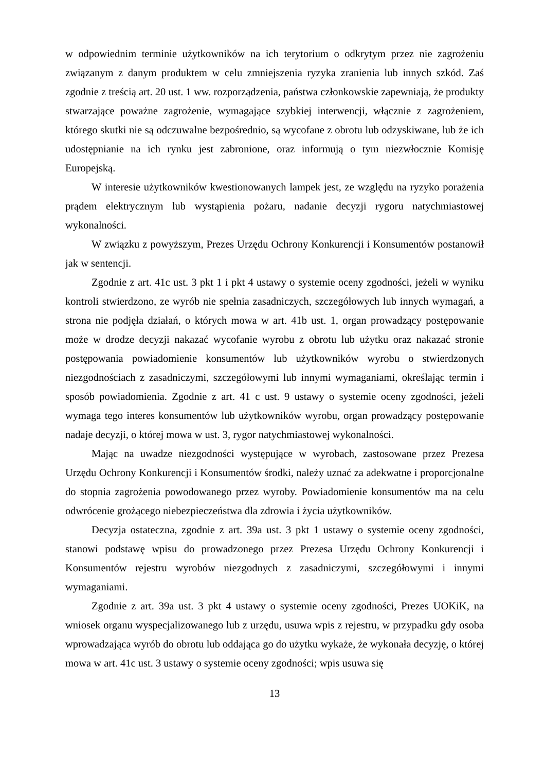w odpowiednim terminie użytkowników na ich terytorium o odkrytym przez nie zagrożeniu związanym z danym produktem w celu zmniejszenia ryzyka zranienia lub innych szkód. Zaś zgodnie z treścią art. 20 ust. 1 ww. rozporządzenia, państwa członkowskie zapewniają, że produkty stwarzające poważne zagrożenie, wymagające szybkiej interwencji, włącznie z zagrożeniem, którego skutki nie są odczuwalne bezpośrednio, są wycofane z obrotu lub odzyskiwane, lub że ich udostępnianie na ich rynku jest zabronione, oraz informują o tym niezwłocznie Komisję Europejską.
W interesie użytkowników kwestionowanych lampek jest, ze względu na ryzyko porażenia prądem elektrycznym lub wystąpienia pożaru, nadanie decyzji rygoru natychmiastowej wykonalności.
W związku z powyższym, Prezes Urzędu Ochrony Konkurencji i Konsumentów postanowił jak w sentencji.
Zgodnie z art. 41c ust. 3 pkt 1 i pkt 4 ustawy o systemie oceny zgodności, jeżeli w wyniku kontroli stwierdzono, ze wyrób nie spełnia zasadniczych, szczegółowych lub innych wymagań, a strona nie podjęła działań, o których mowa w art. 41b ust. 1, organ prowadzący postępowanie może w drodze decyzji nakazać wycofanie wyrobu z obrotu lub użytku oraz nakazać stronie postępowania powiadomienie konsumentów lub użytkowników wyrobu o stwierdzonych niezgodnościach z zasadniczymi, szczegółowymi lub innymi wymaganiami, określając termin i sposób powiadomienia. Zgodnie z art. 41 c ust. 9 ustawy o systemie oceny zgodności, jeżeli wymaga tego interes konsumentów lub użytkowników wyrobu, organ prowadzący postępowanie nadaje decyzji, o której mowa w ust. 3, rygor natychmiastowej wykonalności.
Mając na uwadze niezgodności występujące w wyrobach, zastosowane przez Prezesa Urzędu Ochrony Konkurencji i Konsumentów środki, należy uznać za adekwatne i proporcjonalne do stopnia zagrożenia powodowanego przez wyroby. Powiadomienie konsumentów ma na celu odwrócenie grożącego niebezpieczeństwa dla zdrowia i życia użytkowników.
Decyzja ostateczna, zgodnie z art. 39a ust. 3 pkt 1 ustawy o systemie oceny zgodności, stanowi podstawę wpisu do prowadzonego przez Prezesa Urzędu Ochrony Konkurencji i Konsumentów rejestru wyrobów niezgodnych z zasadniczymi, szczegółowymi i innymi wymaganiami.
Zgodnie z art. 39a ust. 3 pkt 4 ustawy o systemie oceny zgodności, Prezes UOKiK, na wniosek organu wyspecjalizowanego lub z urzędu, usuwa wpis z rejestru, w przypadku gdy osoba wprowadzająca wyrób do obrotu lub oddająca go do użytku wykaże, że wykonała decyzję, o której mowa w art. 41c ust. 3 ustawy o systemie oceny zgodności; wpis usuwa się
13